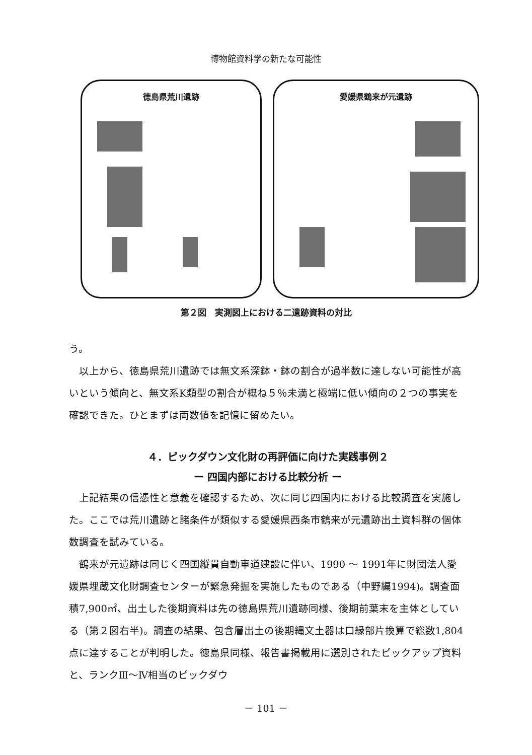博物館資料学の新たな可能性
徳島県荒川遺跡 愛媛県鶴来が元遺跡
第２図　実測図上における二遺跡資料の対比
う。
以上から、徳島県荒川遺跡では無文系深鉢・鉢の割合が過半数に達しない可能性が高いという傾向と、無文系K類型の割合が概ね５％未満と極端に低い傾向の２つの事実を確認できた。ひとまずは両数値を記憶に留めたい。
４．ピックダウン文化財の再評価に向けた実践事例２
ー 四国内部における比較分析 ー
上記結果の信憑性と意義を確認するため、次に同じ四国内における比較調査を実施した。ここでは荒川遺跡と諸条件が類似する愛媛県西条市鶴来が元遺跡出土資料群の個体数調査を試みている。
鶴来が元遺跡は同じく四国縦貫自動車道建設に伴い、1990 ～ 1991年に財団法人愛媛県埋蔵文化財調査センターが緊急発掘を実施したものである（中野編1994)。調査面積7,900㎡、出土した後期資料は先の徳島県荒川遺跡同様、後期前葉末を主体としている（第２図右半)。調査の結果、包含層出土の後期縄文土器は口縁部片換算で総数1,804点に達することが判明した。徳島県同様、報告書掲載用に選別されたピックアップ資料と、ランクⅢ～Ⅳ相当のピックダウ
－ 101 －